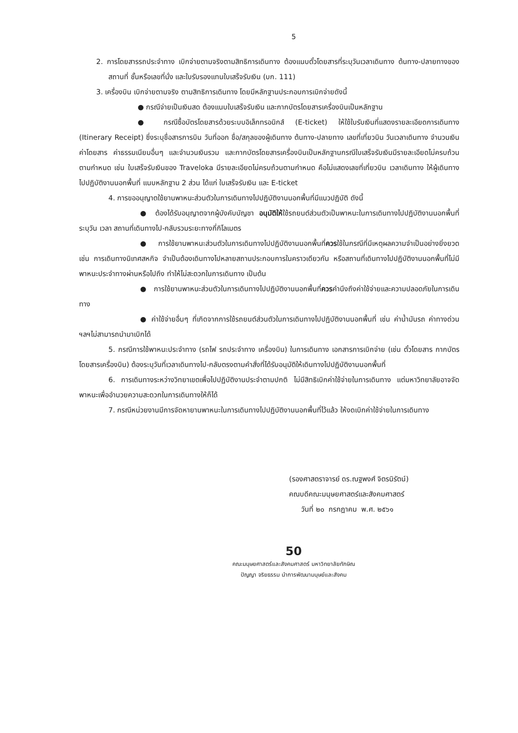5
2. การโดยสารรถประจำทาง เบิกจ่ายตามจริงตามสิทธิการเดินทาง ต้องแนบตั๋วโดยสารที่ระบุวันเวลาเดินทาง ต้นทาง-ปลายทางของสถานที่ ชั้นหรือเลขที่นั่ง และใบรับรองแทนใบเสร็จรับเงิน (บก. 111)
3. เครื่องบิน เบิกจ่ายตามจริง ตามสิทธิการเดินทาง โดยมีหลักฐานประกอบการเบิกจ่ายดังนี้
● กรณีจ่ายเป็นเงินสด ต้องแนบใบเสร็จรับเงิน และกากบัตรโดยสารเครื่องบินเป็นหลักฐาน
● กรณีซื้อบัตรโดยสารด้วยระบบอิเล็กทรอนิกส์ (E-ticket) ให้ใช้ใบรับเงินที่แสดงรายละเอียดการเดินทาง (Itinerary Receipt) ซึ่งระบุชื่อสารการบิน วันที่ออก ชื่อ/สกุลของผู้เดินทาง ต้นทาง-ปลายทาง เลขที่เที่ยวบิน วันเวลาเดินทาง จำนวนเงินค่าโดยสาร ค่าธรรมเนียมอื่นๆ และจำนวนเงินรวม และกากบัตรโดยสารเครื่องบินเป็นหลักฐานกรณีใบเสร็จรับเงินมีรายละเอียดไม่ครบถ้วนตามกำหนด เช่น ใบเสร็จรับเงินของ Traveloka มีรายละเอียดไม่ครบถ้วนตามกำหนด คือไม่แสดงเลขที่เที่ยวบิน เวลาเดินทาง ให้ผู้เดินทางไปปฏิบัติงานนอกพื้นที่ แนบหลักฐาน 2 ส่วน ได้แก่ ใบเสร็จรับเงิน และ E-ticket
4. การขออนุญาตใช้ยานพาหนะส่วนตัวในการเดินทางไปปฏิบัติงานนอกพื้นที่มีแนวปฏิบัติ ดังนี้
● ต้องได้รับอนุญาตจากผู้บังคับบัญชา อนุมัติให้ใช้รถยนต์ส่วนตัวเป็นพาหนะในการเดินทางไปปฏิบัติงานนอกพื้นที่ระบุวัน เวลา สถานที่เดินทางไป-กลับรวมระยะทางกี่กิโลเมตร
● การใช้ยานพาหนะส่วนตัวในการเดินทางไปปฏิบัติงานนอกพื้นที่ควรใช้ในกรณีที่มีเหตุผลความจำเป็นอย่างยิ่งยวด เช่น การเดินทางนิเทศสหกิจ จำเป็นต้องเดินทางไปหลายสถานประกอบการในคราวเดียวกัน หรือสถานที่เดินทางไปปฏิบัติงานนอกพื้นที่ไม่มีพาหนะประจำทางผ่านหรือไปถึง ทำให้ไม่สะดวกในการเดินทาง เป็นต้น
● การใช้ยานพาหนะส่วนตัวในการเดินทางไปปฏิบัติงานนอกพื้นที่ควรคำนึงถึงค่าใช้จ่ายและความปลอดภัยในการเดินทาง
● ค่าใช้จ่ายอื่นๆ ที่เกิดจากการใช้รถยนต์ส่วนตัวในการเดินทางไปปฏิบัติงานนอกพื้นที่ เช่น ค่าน้ำมันรถ ค่าทางด่วน ฯลฯไม่สามารถนำมาเบิกได้
5. กรณีการใช้พาหนะประจำทาง (รถไฟ รถประจำทาง เครื่องบิน) ในการเดินทาง เอกสารการเบิกจ่าย (เช่น ตั๋วโดยสาร กากบัตรโดยสารเครื่องบิน) ต้องระบุวันที่เวลาเดินทางไป-กลับตรงตามคำสั่งที่ได้รับอนุมัติให้เดินทางไปปฏิบัติงานนอกพื้นที่
6. การเดินทางระหว่างวิทยาเขตเพื่อไปปฏิบัติงานประจำตามปกติ ไม่มีสิทธิเบิกค่าใช้จ่ายในการเดินทาง แต่มหาวิทยาลัยอาจจัดพาหนะเพื่ออำนวยความสะดวกในการเดินทางให้ก็ได้
7. กรณีหน่วยงานมีการจัดหายานพาหนะในการเดินทางไปปฏิบัติงานนอกพื้นที่ไว้แล้ว ให้งดเบิกค่าใช้จ่ายในการเดินทาง
(รองศาสตราจารย์ ดร.ณฐพงศ์ จิตรนิรัตน์)
คณบดีคณะมนุษยศาสตร์และสังคมศาสตร์
วันที่ ๒๐ กรกฎาคม พ.ศ. ๒๕๖๑
50
คณะมนุษยศาสตร์และสังคมศาสตร์ มหาวิทยาลัยทักษิณ
ปัญญา จริยธรรม นำการพัฒนามนุษย์และสังคม